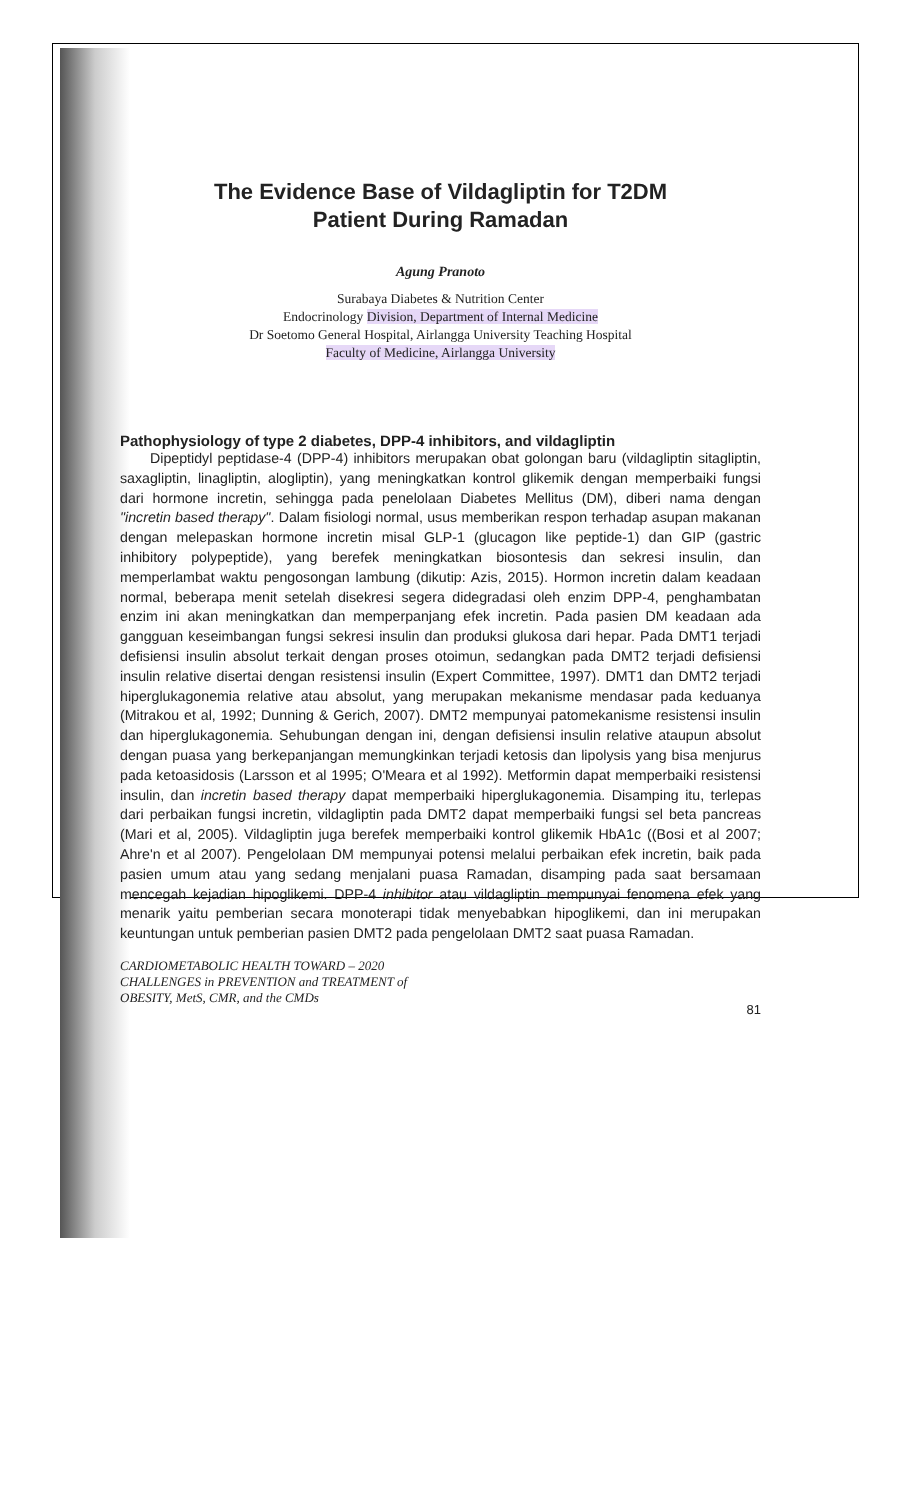The Evidence Base of Vildagliptin for T2DM
Patient During Ramadan
Agung Pranoto
Surabaya Diabetes & Nutrition Center
Endocrinology Division, Department of Internal Medicine
Dr Soetomo General Hospital, Airlangga University Teaching Hospital
Faculty of Medicine, Airlangga University
Pathophysiology of type 2 diabetes, DPP-4 inhibitors, and vildagliptin
Dipeptidyl peptidase-4 (DPP-4) inhibitors merupakan obat golongan baru (vildagliptin sitagliptin, saxagliptin, linagliptin, alogliptin), yang meningkatkan kontrol glikemik dengan memperbaiki fungsi dari hormone incretin, sehingga pada penelolaan Diabetes Mellitus (DM), diberi nama dengan "incretin based therapy". Dalam fisiologi normal, usus memberikan respon terhadap asupan makanan dengan melepaskan hormone incretin misal GLP-1 (glucagon like peptide-1) dan GIP (gastric inhibitory polypeptide), yang berefek meningkatkan biosontesis dan sekresi insulin, dan memperlambat waktu pengosongan lambung (dikutip: Azis, 2015). Hormon incretin dalam keadaan normal, beberapa menit setelah disekresi segera didegradasi oleh enzim DPP-4, penghambatan enzim ini akan meningkatkan dan memperpanjang efek incretin. Pada pasien DM keadaan ada gangguan keseimbangan fungsi sekresi insulin dan produksi glukosa dari hepar. Pada DMT1 terjadi defisiensi insulin absolut terkait dengan proses otoimun, sedangkan pada DMT2 terjadi defisiensi insulin relative disertai dengan resistensi insulin (Expert Committee, 1997). DMT1 dan DMT2 terjadi hiperglukagonemia relative atau absolut, yang merupakan mekanisme mendasar pada keduanya (Mitrakou et al, 1992; Dunning & Gerich, 2007). DMT2 mempunyai patomekanisme resistensi insulin dan hiperglukagonemia. Sehubungan dengan ini, dengan defisiensi insulin relative ataupun absolut dengan puasa yang berkepanjangan memungkinkan terjadi ketosis dan lipolysis yang bisa menjurus pada ketoasidosis (Larsson et al 1995; O'Meara et al 1992). Metformin dapat memperbaiki resistensi insulin, dan incretin based therapy dapat memperbaiki hiperglukagonemia. Disamping itu, terlepas dari perbaikan fungsi incretin, vildagliptin pada DMT2 dapat memperbaiki fungsi sel beta pancreas (Mari et al, 2005). Vildagliptin juga berefek memperbaiki kontrol glikemik HbA1c ((Bosi et al 2007; Ahre'n et al 2007). Pengelolaan DM mempunyai potensi melalui perbaikan efek incretin, baik pada pasien umum atau yang sedang menjalani puasa Ramadan, disamping pada saat bersamaan mencegah kejadian hipoglikemi. DPP-4 inhibitor atau vildagliptin mempunyai fenomena efek yang menarik yaitu pemberian secara monoterapi tidak menyebabkan hipoglikemi, dan ini merupakan keuntungan untuk pemberian pasien DMT2 pada pengelolaan DMT2 saat puasa Ramadan.
CARDIOMETABOLIC HEALTH TOWARD – 2020
CHALLENGES in PREVENTION and TREATMENT of
OBESITY, MetS, CMR, and the CMDs
81